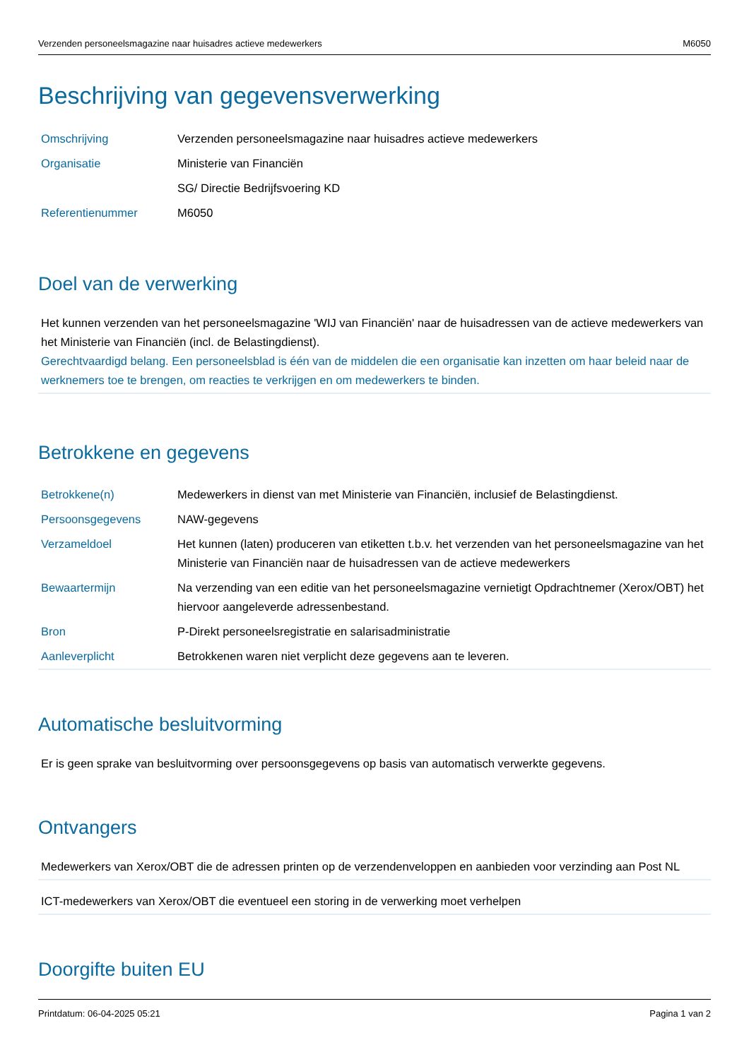Verzenden personeelsmagazine naar huisadres actieve medewerkers M6050
Beschrijving van gegevensverwerking
| Omschrijving | Verzenden personeelsmagazine naar huisadres actieve medewerkers |
| Organisatie | Ministerie van Financiën |
| | SG/ Directie Bedrijfsvoering KD |
| Referentienummer | M6050 |
Doel van de verwerking
Het kunnen verzenden van het personeelsmagazine 'WIJ van Financiën' naar de huisadressen van de actieve medewerkers van het Ministerie van Financiën (incl. de Belastingdienst).
Gerechtvaardigd belang. Een personeelsblad is één van de middelen die een organisatie kan inzetten om haar beleid naar de werknemers toe te brengen, om reacties te verkrijgen en om medewerkers te binden.
Betrokkene en gegevens
| Betrokkene(n) | Medewerkers in dienst van met Ministerie van Financiën, inclusief de Belastingdienst. |
| Persoonsgegevens | NAW-gegevens |
| Verzameldoel | Het kunnen (laten) produceren van etiketten t.b.v. het verzenden van het personeelsmagazine van het Ministerie van Financiën naar de huisadressen van de actieve medewerkers |
| Bewaartermijn | Na verzending van een editie van het personeelsmagazine vernietigt Opdrachtnemer (Xerox/OBT) het hiervoor aangeleverde adressenbestand. |
| Bron | P-Direkt personeelsregistratie en salarisadministratie |
| Aanleverplicht | Betrokkenen waren niet verplicht deze gegevens aan te leveren. |
Automatische besluitvorming
Er is geen sprake van besluitvorming over persoonsgegevens op basis van automatisch verwerkte gegevens.
Ontvangers
Medewerkers van Xerox/OBT die de adressen printen op de verzendenveloppen en aanbieden voor verzinding aan Post NL
ICT-medewerkers van Xerox/OBT die eventueel een storing in de verwerking moet verhelpen
Doorgifte buiten EU
Printdatum: 06-04-2025 05:21 Pagina 1 van 2